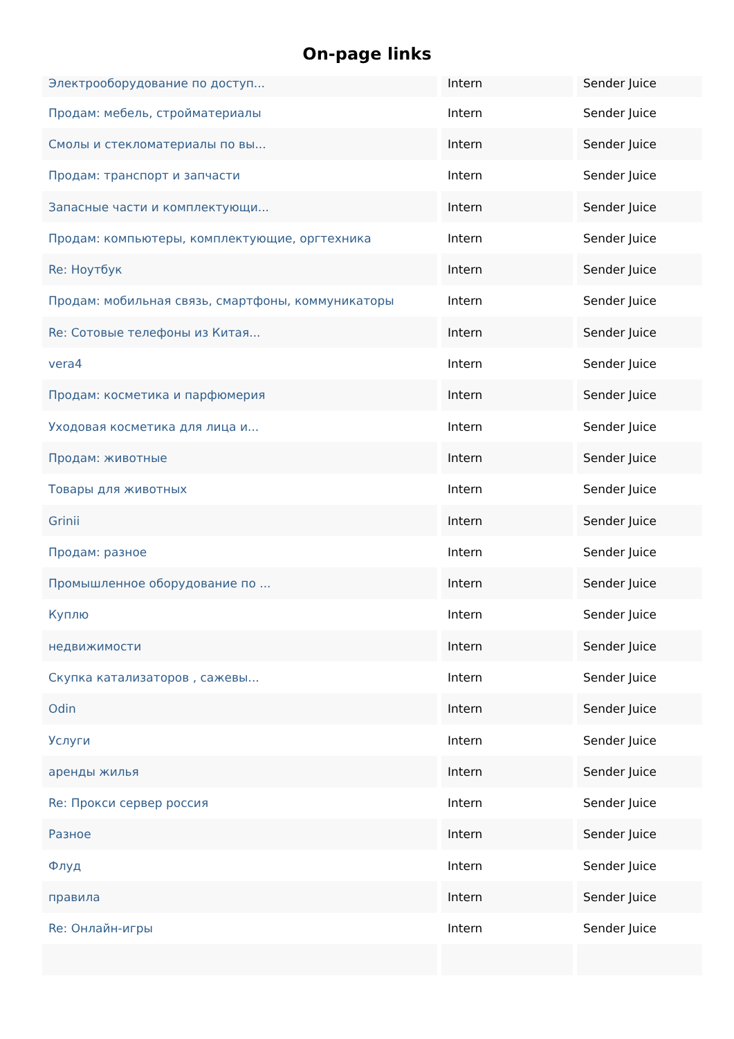On-page links
| Электрооборудование по доступ... | Intern | Sender Juice |
| Продам: мебель, стройматериалы | Intern | Sender Juice |
| Смолы и стекломатериалы по вы... | Intern | Sender Juice |
| Продам: транспорт и запчасти | Intern | Sender Juice |
| Запасные части и комплектующи... | Intern | Sender Juice |
| Продам: компьютеры, комплектующие, оргтехника | Intern | Sender Juice |
| Re: Ноутбук | Intern | Sender Juice |
| Продам: мобильная связь, смартфоны, коммуникаторы | Intern | Sender Juice |
| Re: Сотовые телефоны из Китая... | Intern | Sender Juice |
| vera4 | Intern | Sender Juice |
| Продам: косметика и парфюмерия | Intern | Sender Juice |
| Уходовая косметика для лица и... | Intern | Sender Juice |
| Продам: животные | Intern | Sender Juice |
| Товары для животных | Intern | Sender Juice |
| Grinii | Intern | Sender Juice |
| Продам: разное | Intern | Sender Juice |
| Промышленное оборудование по ... | Intern | Sender Juice |
| Куплю | Intern | Sender Juice |
| недвижимости | Intern | Sender Juice |
| Скупка катализаторов , сажевы... | Intern | Sender Juice |
| Odin | Intern | Sender Juice |
| Услуги | Intern | Sender Juice |
| аренды жилья | Intern | Sender Juice |
| Re: Прокси сервер россия | Intern | Sender Juice |
| Разное | Intern | Sender Juice |
| Флуд | Intern | Sender Juice |
| правила | Intern | Sender Juice |
| Re: Онлайн-игры | Intern | Sender Juice |